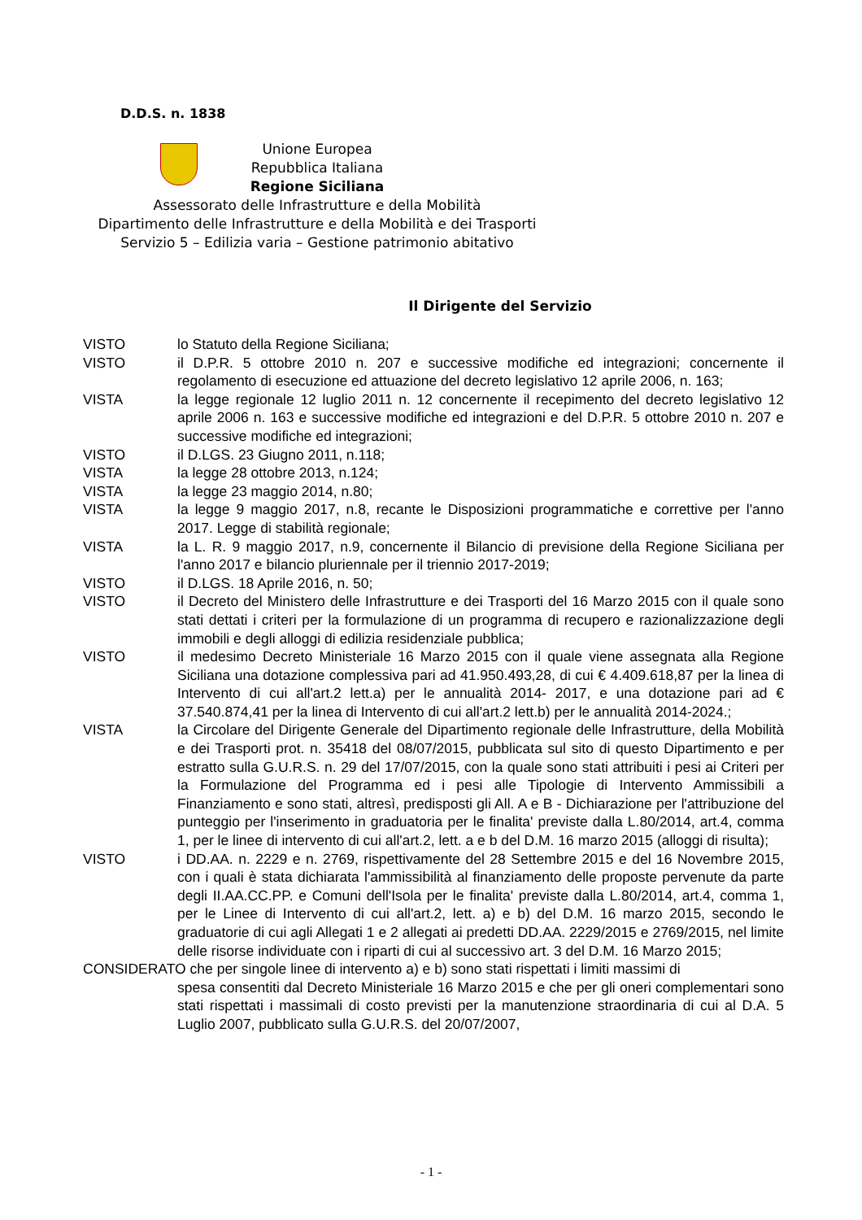D.D.S. n. 1838
Unione Europea
Repubblica Italiana
Regione Siciliana
Assessorato delle Infrastrutture e della Mobilità
Dipartimento delle Infrastrutture e della Mobilità e dei Trasporti
Servizio 5 – Edilizia varia – Gestione patrimonio abitativo
Il Dirigente del Servizio
VISTO lo Statuto della Regione Siciliana;
VISTO il D.P.R. 5 ottobre 2010 n. 207 e successive modifiche ed integrazioni; concernente il regolamento di esecuzione ed attuazione del decreto legislativo 12 aprile 2006, n. 163;
VISTA la legge regionale 12 luglio 2011 n. 12 concernente il recepimento del decreto legislativo 12 aprile 2006 n. 163 e successive modifiche ed integrazioni e del D.P.R. 5 ottobre 2010 n. 207 e successive modifiche ed integrazioni;
VISTO il D.LGS. 23 Giugno 2011, n.118;
VISTA la legge 28 ottobre 2013, n.124;
VISTA la legge 23 maggio 2014, n.80;
VISTA la legge 9 maggio 2017, n.8, recante le Disposizioni programmatiche e correttive per l'anno 2017. Legge di stabilità regionale;
VISTA la L. R. 9 maggio 2017, n.9, concernente il Bilancio di previsione della Regione Siciliana per l'anno 2017 e bilancio pluriennale per il triennio 2017-2019;
VISTO il D.LGS. 18 Aprile 2016, n. 50;
VISTO il Decreto del Ministero delle Infrastrutture e dei Trasporti del 16 Marzo 2015 con il quale sono stati dettati i criteri per la formulazione di un programma di recupero e razionalizzazione degli immobili e degli alloggi di edilizia residenziale pubblica;
VISTO il medesimo Decreto Ministeriale 16 Marzo 2015 con il quale viene assegnata alla Regione Siciliana una dotazione complessiva pari ad 41.950.493,28, di cui € 4.409.618,87 per la linea di Intervento di cui all'art.2 lett.a) per le annualità 2014- 2017, e una dotazione pari ad € 37.540.874,41 per la linea di Intervento di cui all'art.2 lett.b) per le annualità 2014-2024.;
VISTA la Circolare del Dirigente Generale del Dipartimento regionale delle Infrastrutture, della Mobilità e dei Trasporti prot. n. 35418 del 08/07/2015, pubblicata sul sito di questo Dipartimento e per estratto sulla G.U.R.S. n. 29 del 17/07/2015, con la quale sono stati attribuiti i pesi ai Criteri per la Formulazione del Programma ed i pesi alle Tipologie di Intervento Ammissibili a Finanziamento e sono stati, altresì, predisposti gli All. A e B - Dichiarazione per l'attribuzione del punteggio per l'inserimento in graduatoria per le finalita' previste dalla L.80/2014, art.4, comma 1, per le linee di intervento di cui all'art.2, lett. a e b del D.M. 16 marzo 2015 (alloggi di risulta);
VISTO i DD.AA. n. 2229 e n. 2769, rispettivamente del 28 Settembre 2015 e del 16 Novembre 2015, con i quali è stata dichiarata l'ammissibilità al finanziamento delle proposte pervenute da parte degli II.AA.CC.PP. e Comuni dell'Isola per le finalita' previste dalla L.80/2014, art.4, comma 1, per le Linee di Intervento di cui all'art.2, lett. a) e b) del D.M. 16 marzo 2015, secondo le graduatorie di cui agli Allegati 1 e 2 allegati ai predetti DD.AA. 2229/2015 e 2769/2015, nel limite delle risorse individuate con i riparti di cui al successivo art. 3 del D.M. 16 Marzo 2015;
CONSIDERATO che per singole linee di intervento a) e b) sono stati rispettati i limiti massimi di
spesa consentiti dal Decreto Ministeriale 16 Marzo 2015 e che per gli oneri complementari sono stati rispettati i massimali di costo previsti per la manutenzione straordinaria di cui al D.A. 5 Luglio 2007, pubblicato sulla G.U.R.S. del 20/07/2007,
- 1 -